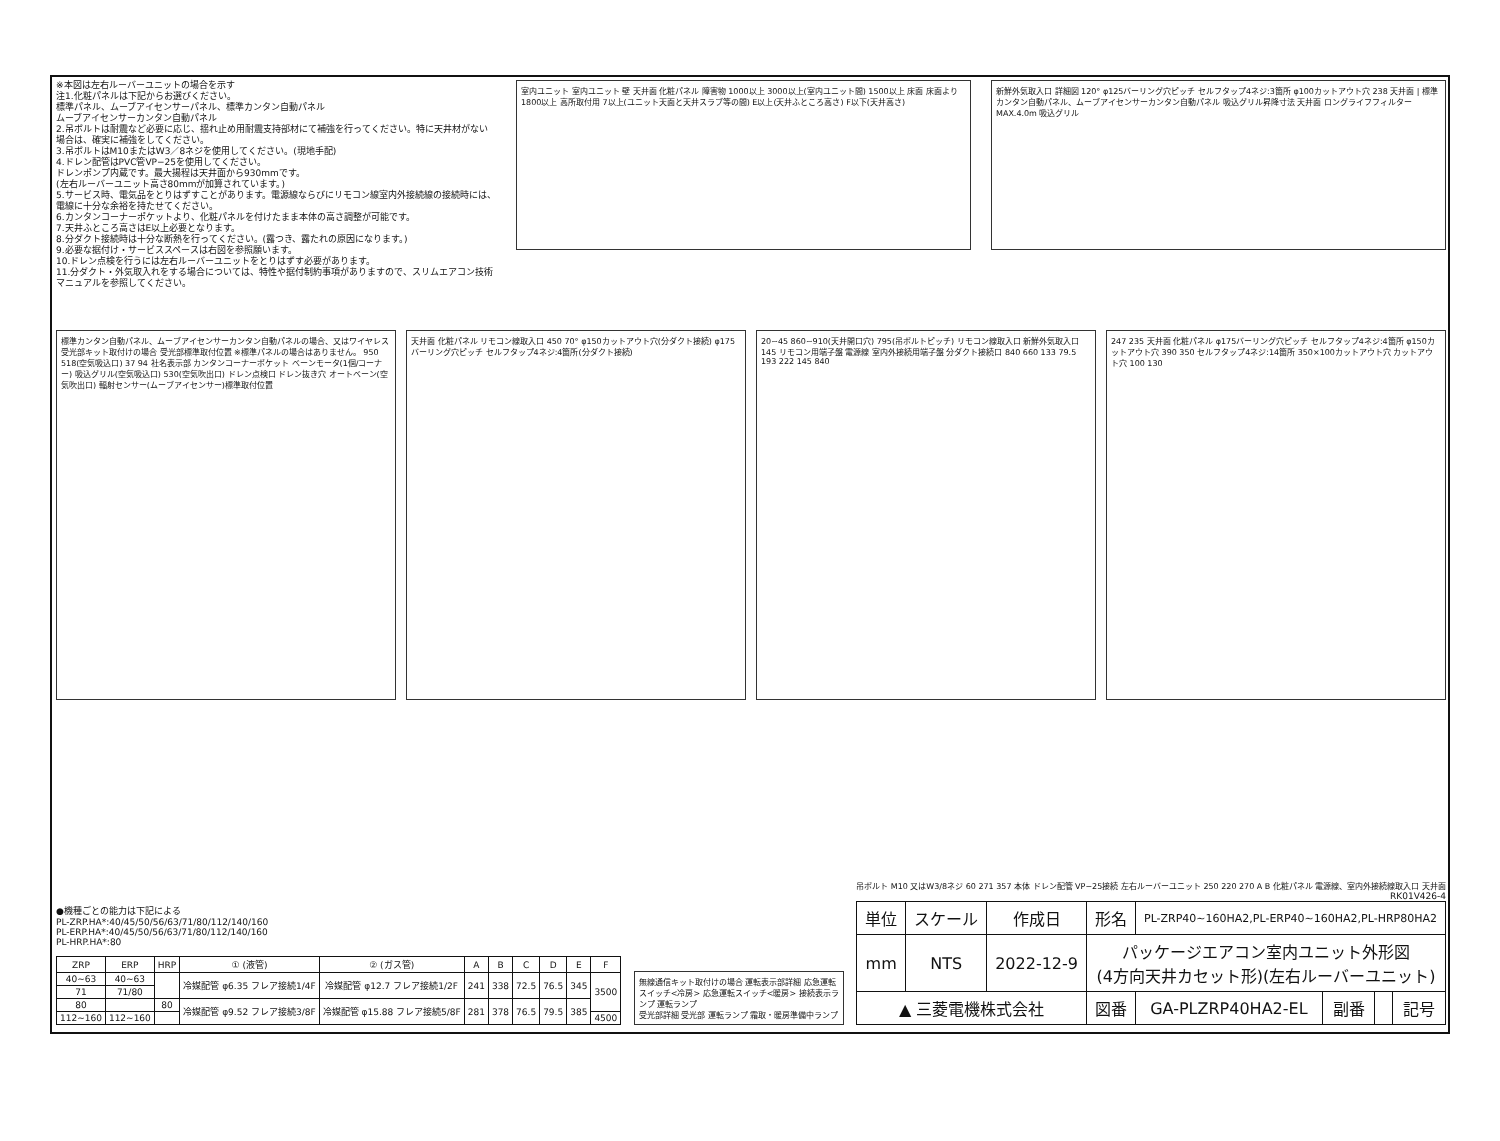※本図は左右ルーバーユニットの場合を示す
注1.化粧パネルは下記からお選びください。
標準パネル、ムーブアイセンサーパネル、標準カンタン自動パネル
ムーブアイセンサーカンタン自動パネル
2.吊ボルトは耐震など必要に応じ、揺れ止め用耐震支持部材にて補強を行ってください。特に天井材がない場合は、確実に補強をしてください。
3.吊ボルトはM10またはW3／8ネジを使用してください。(現地手配)
4.ドレン配管はPVC管VP−25を使用してください。
ドレンポンプ内蔵です。最大揚程は天井面から930mmです。
(左右ルーバーユニット高さ80mmが加算されています。)
5.サービス時、電気品をとりはずすことがあります。電源線ならびにリモコン線室内外接続線の接続時には、電線に十分な余裕を持たせてください。
6.カンタンコーナーポケットより、化粧パネルを付けたまま本体の高さ調整が可能です。
7.天井ふところ高さはE以上必要となります。
8.分ダクト接続時は十分な断熱を行ってください。(露つき、露たれの原因になります。)
9.必要な据付け・サービススペースは右図を参照願います。
10.ドレン点検を行うには左右ルーバーユニットをとりはずす必要があります。
11.分ダクト・外気取入れをする場合については、特性や据付制約事項がありますので、スリムエアコン技術マニュアルを参照してください。
室内ユニット 室内ユニット 壁 天井面 化粧パネル 障害物 1000以上 3000以上(室内ユニット間) 1500以上 床面 床面より1800以上 高所取付用 7以上(ユニット天面と天井スラブ等の間) E以上(天井ふところ高さ) F以下(天井高さ)
新鮮外気取入口 詳細図 120° φ125バーリング穴ピッチ セルフタップ4ネジ:3箇所 φ100カットアウト穴 238 天井面 | 標準カンタン自動パネル、ムーブアイセンサーカンタン自動パネル 吸込グリル昇降寸法 天井面 ロングライフフィルター MAX.4.0m 吸込グリル
標準カンタン自動パネル、ムーブアイセンサーカンタン自動パネルの場合、又はワイヤレス受光部キット取付けの場合 受光部標準取付位置 ※標準パネルの場合はありません。 950 518(空気吸込口) 37 94 社名表示部 カンタンコーナーポケット ベーンモータ(1個/コーナー) 吸込グリル(空気吸込口) 530(空気吹出口) ドレン点検口 ドレン抜き穴 オートベーン(空気吹出口) 輻射センサー(ムーブアイセンサー)標準取付位置
天井面 化粧パネル リモコン線取入口 450 70° φ150カットアウト穴(分ダクト接続) φ175バーリング穴ピッチ セルフタップ4ネジ:4箇所(分ダクト接続)
20~45 860~910(天井開口穴) 795(吊ボルトピッチ) リモコン線取入口 新鮮外気取入口 145 リモコン用端子盤 電源線 室内外接続用端子盤 分ダクト接続口 840 660 133 79.5 193 222 145 840
247 235 天井面 化粧パネル φ175バーリング穴ピッチ セルフタップ4ネジ:4箇所 φ150カットアウト穴 390 350 セルフタップ4ネジ:14箇所 350×100カットアウト穴 カットアウト穴 100 130
●機種ごとの能力は下記による
PL-ZRP.HA*:40/45/50/56/63/71/80/112/140/160
PL-ERP.HA*:40/45/50/56/63/71/80/112/140/160
PL-HRP.HA*:80
| ZRP | ERP | HRP | ① (液管) | ② (ガス管) | A | B | C | D | E | F |
| --- | --- | --- | --- | --- | --- | --- | --- | --- | --- | --- |
| 40~63 | 40~63 | | 冷媒配管 φ6.35 フレア接続1/4F | 冷媒配管 φ12.7 フレア接続1/2F | 241 | 338 | 72.5 | 76.5 | 345 | 3500 |
| 71 | 71/80 | | | | | | | | | |
| 80 | | 80 | 冷媒配管 φ9.52 フレア接続3/8F | 冷媒配管 φ15.88 フレア接続5/8F | 281 | 378 | 76.5 | 79.5 | 385 | |
| 112~160 | 112~160 | | | | | | | | | 4500 |
無線通信キット取付けの場合 運転表示部詳細 応急運転スイッチ<冷房> 応急運転スイッチ<暖房> 接続表示ランプ 運転ランプ
受光部詳細 受光部 運転ランプ 霜取・暖房準備中ランプ
吊ボルト M10 又はW3/8ネジ 60 271 357 本体 ドレン配管 VP−25接続 左右ルーバーユニット 250 220 270 A B 化粧パネル 電源線、室内外接続線取入口 天井面
RK01V426-4
| 単位 | スケール | 作成日 | 形名 | PL-ZRP40~160HA2,PL-ERP40~160HA2,PL-HRP80HA2 | | | |
| mm | NTS | 2022-12-9 | パッケージエアコン室内ユニット外形図 (4方向天井カセット形)(左右ルーバーユニット) | | | | |
| ▲ 三菱電機株式会社 | | | 図番 | GA-PLZRP40HA2-EL | 副番 | | 記号 |